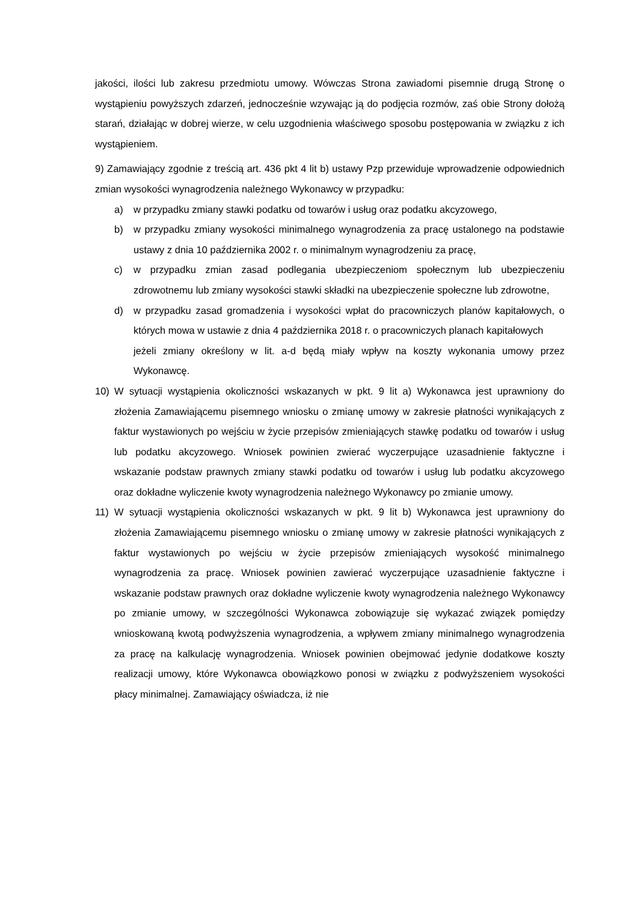jakości, ilości lub zakresu przedmiotu umowy. Wówczas Strona zawiadomi pisemnie drugą Stronę o wystąpieniu powyższych zdarzeń, jednocześnie wzywając ją do podjęcia rozmów, zaś obie Strony dołożą starań, działając w dobrej wierze, w celu uzgodnienia właściwego sposobu postępowania w związku z ich wystąpieniem.
9) Zamawiający zgodnie z treścią art. 436 pkt 4 lit b) ustawy Pzp przewiduje wprowadzenie odpowiednich zmian wysokości wynagrodzenia należnego Wykonawcy w przypadku:
a) w przypadku zmiany stawki podatku od towarów i usług oraz podatku akcyzowego,
b) w przypadku zmiany wysokości minimalnego wynagrodzenia za pracę ustalonego na podstawie ustawy z dnia 10 października 2002 r. o minimalnym wynagrodzeniu za pracę,
c) w przypadku zmian zasad podlegania ubezpieczeniom społecznym lub ubezpieczeniu zdrowotnemu lub zmiany wysokości stawki składki na ubezpieczenie społeczne lub zdrowotne,
d) w przypadku zasad gromadzenia i wysokości wpłat do pracowniczych planów kapitałowych, o których mowa w ustawie z dnia 4 października 2018 r. o pracowniczych planach kapitałowych
jeżeli zmiany określony w lit. a-d będą miały wpływ na koszty wykonania umowy przez Wykonawcę.
10) W sytuacji wystąpienia okoliczności wskazanych w pkt. 9 lit a) Wykonawca jest uprawniony do złożenia Zamawiającemu pisemnego wniosku o zmianę umowy w zakresie płatności wynikających z faktur wystawionych po wejściu w życie przepisów zmieniających stawkę podatku od towarów i usług lub podatku akcyzowego. Wniosek powinien zwierać wyczerpujące uzasadnienie faktyczne i wskazanie podstaw prawnych zmiany stawki podatku od towarów i usług lub podatku akcyzowego oraz dokładne wyliczenie kwoty wynagrodzenia należnego Wykonawcy po zmianie umowy.
11) W sytuacji wystąpienia okoliczności wskazanych w pkt. 9 lit b) Wykonawca jest uprawniony do złożenia Zamawiającemu pisemnego wniosku o zmianę umowy w zakresie płatności wynikających z faktur wystawionych po wejściu w życie przepisów zmieniających wysokość minimalnego wynagrodzenia za pracę. Wniosek powinien zawierać wyczerpujące uzasadnienie faktyczne i wskazanie podstaw prawnych oraz dokładne wyliczenie kwoty wynagrodzenia należnego Wykonawcy po zmianie umowy, w szczególności Wykonawca zobowiązuje się wykazać związek pomiędzy wnioskowaną kwotą podwyższenia wynagrodzenia, a wpływem zmiany minimalnego wynagrodzenia za pracę na kalkulację wynagrodzenia. Wniosek powinien obejmować jedynie dodatkowe koszty realizacji umowy, które Wykonawca obowiązkowo ponosi w związku z podwyższeniem wysokości płacy minimalnej. Zamawiający oświadcza, iż nie